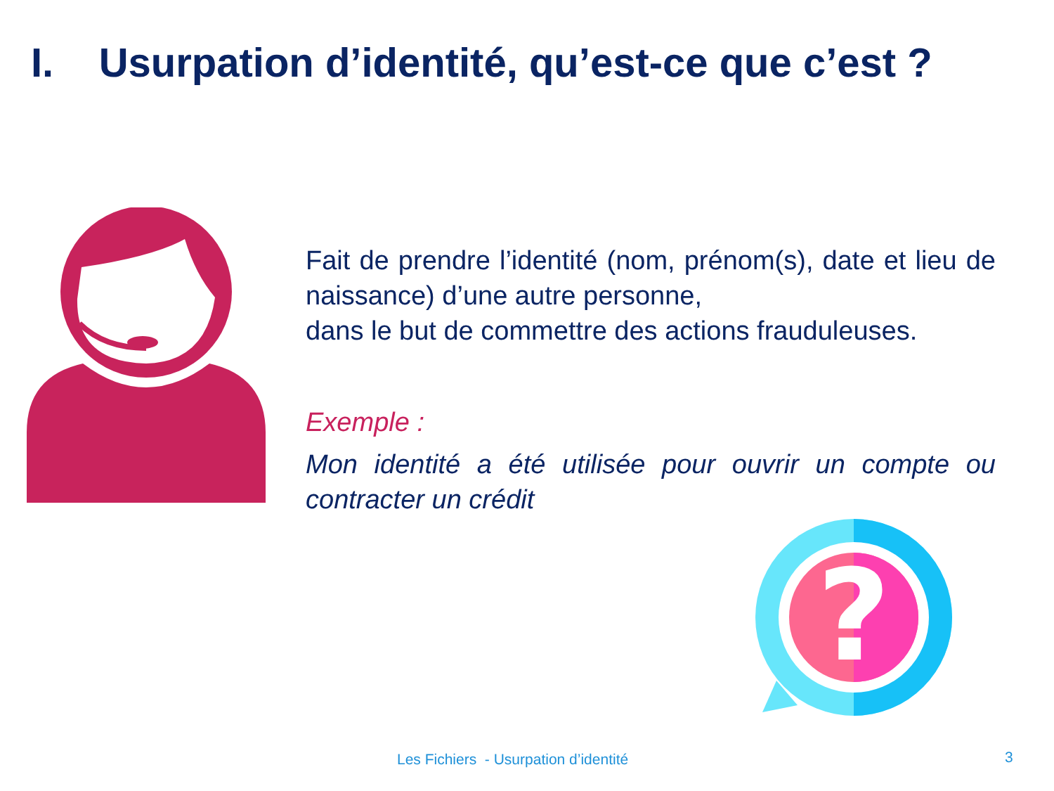I. Usurpation d’identité, qu’est-ce que c’est ?
Fait de prendre l’identité (nom, prénom(s), date et lieu de naissance) d’une autre personne,
dans le but de commettre des actions frauduleuses.
Exemple :
Mon identité a été utilisée pour ouvrir un compte ou contracter un crédit
?
Les Fichiers - Usurpation d’identité
3